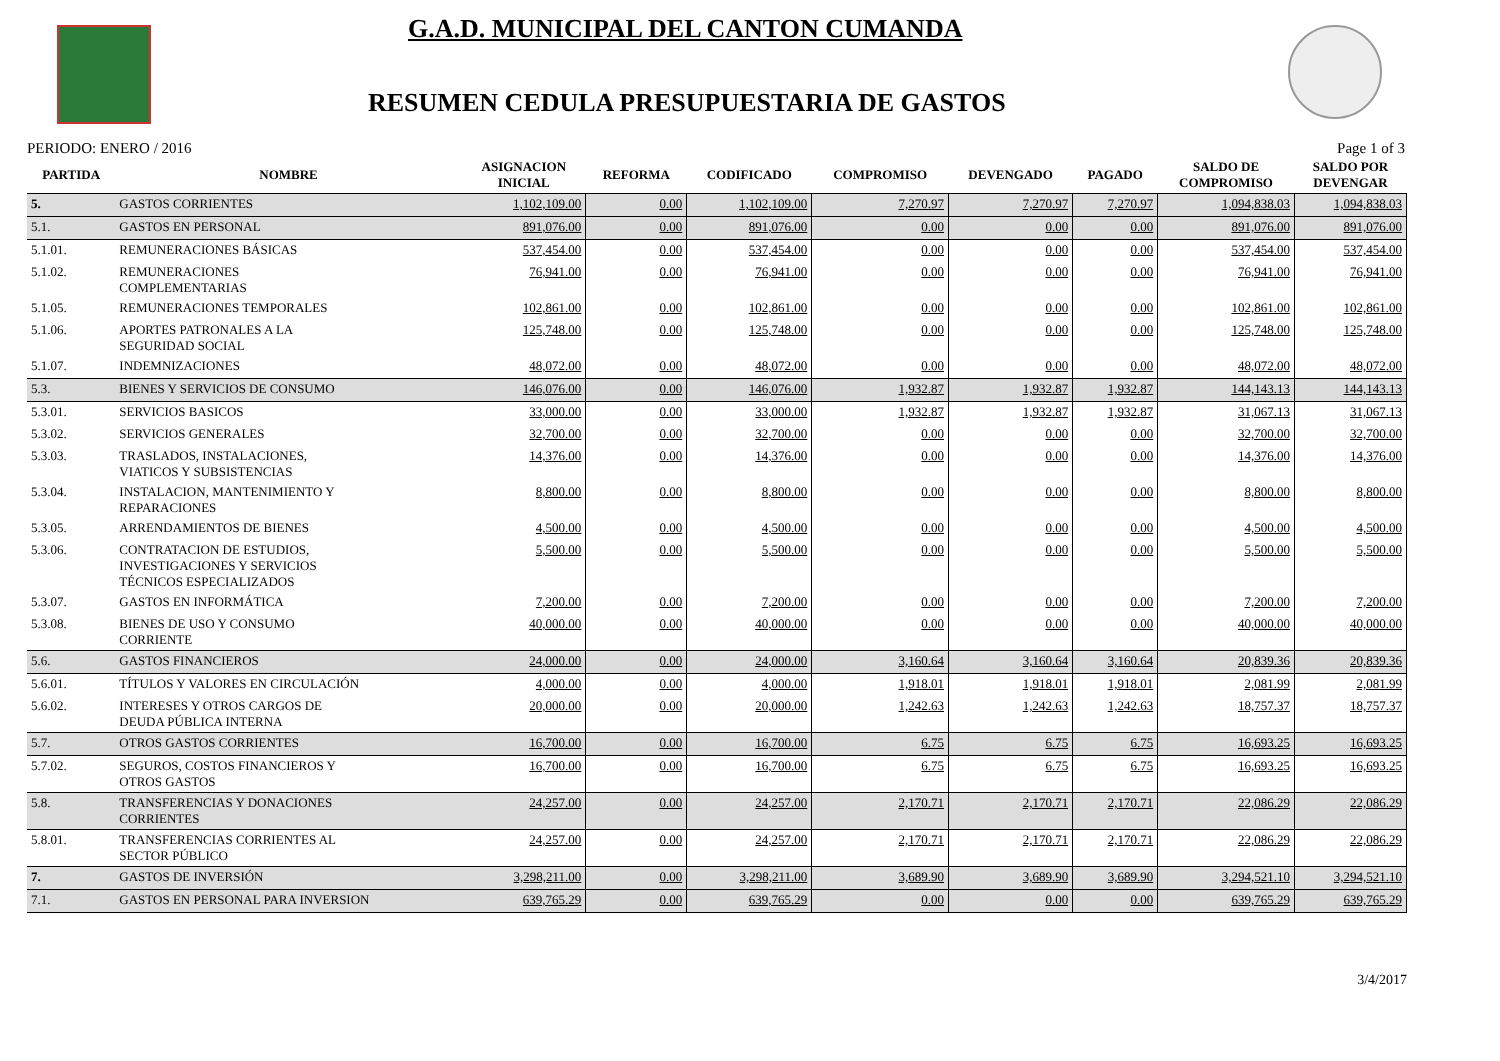G.A.D. MUNICIPAL DEL CANTON CUMANDA
RESUMEN CEDULA PRESUPUESTARIA DE GASTOS
PERIODO: ENERO / 2016 Page 1 of 3
| PARTIDA | NOMBRE | ASIGNACION INICIAL | REFORMA | CODIFICADO | COMPROMISO | DEVENGADO | PAGADO | SALDO DE COMPROMISO | SALDO POR DEVENGAR |
| --- | --- | --- | --- | --- | --- | --- | --- | --- | --- |
| 5. | GASTOS CORRIENTES | 1,102,109.00 | 0.00 | 1,102,109.00 | 7,270.97 | 7,270.97 | 7,270.97 | 1,094,838.03 | 1,094,838.03 |
| 5.1. | GASTOS EN PERSONAL | 891,076.00 | 0.00 | 891,076.00 | 0.00 | 0.00 | 0.00 | 891,076.00 | 891,076.00 |
| 5.1.01. | REMUNERACIONES BÁSICAS | 537,454.00 | 0.00 | 537,454.00 | 0.00 | 0.00 | 0.00 | 537,454.00 | 537,454.00 |
| 5.1.02. | REMUNERACIONES COMPLEMENTARIAS | 76,941.00 | 0.00 | 76,941.00 | 0.00 | 0.00 | 0.00 | 76,941.00 | 76,941.00 |
| 5.1.05. | REMUNERACIONES TEMPORALES | 102,861.00 | 0.00 | 102,861.00 | 0.00 | 0.00 | 0.00 | 102,861.00 | 102,861.00 |
| 5.1.06. | APORTES PATRONALES A LA SEGURIDAD SOCIAL | 125,748.00 | 0.00 | 125,748.00 | 0.00 | 0.00 | 0.00 | 125,748.00 | 125,748.00 |
| 5.1.07. | INDEMNIZACIONES | 48,072.00 | 0.00 | 48,072.00 | 0.00 | 0.00 | 0.00 | 48,072.00 | 48,072.00 |
| 5.3. | BIENES Y SERVICIOS DE CONSUMO | 146,076.00 | 0.00 | 146,076.00 | 1,932.87 | 1,932.87 | 1,932.87 | 144,143.13 | 144,143.13 |
| 5.3.01. | SERVICIOS BASICOS | 33,000.00 | 0.00 | 33,000.00 | 1,932.87 | 1,932.87 | 1,932.87 | 31,067.13 | 31,067.13 |
| 5.3.02. | SERVICIOS GENERALES | 32,700.00 | 0.00 | 32,700.00 | 0.00 | 0.00 | 0.00 | 32,700.00 | 32,700.00 |
| 5.3.03. | TRASLADOS, INSTALACIONES, VIATICOS Y SUBSISTENCIAS | 14,376.00 | 0.00 | 14,376.00 | 0.00 | 0.00 | 0.00 | 14,376.00 | 14,376.00 |
| 5.3.04. | INSTALACION, MANTENIMIENTO Y REPARACIONES | 8,800.00 | 0.00 | 8,800.00 | 0.00 | 0.00 | 0.00 | 8,800.00 | 8,800.00 |
| 5.3.05. | ARRENDAMIENTOS DE BIENES | 4,500.00 | 0.00 | 4,500.00 | 0.00 | 0.00 | 0.00 | 4,500.00 | 4,500.00 |
| 5.3.06. | CONTRATACION DE ESTUDIOS, INVESTIGACIONES Y SERVICIOS TÉCNICOS ESPECIALIZADOS | 5,500.00 | 0.00 | 5,500.00 | 0.00 | 0.00 | 0.00 | 5,500.00 | 5,500.00 |
| 5.3.07. | GASTOS EN INFORMÁTICA | 7,200.00 | 0.00 | 7,200.00 | 0.00 | 0.00 | 0.00 | 7,200.00 | 7,200.00 |
| 5.3.08. | BIENES DE USO Y CONSUMO CORRIENTE | 40,000.00 | 0.00 | 40,000.00 | 0.00 | 0.00 | 0.00 | 40,000.00 | 40,000.00 |
| 5.6. | GASTOS FINANCIEROS | 24,000.00 | 0.00 | 24,000.00 | 3,160.64 | 3,160.64 | 3,160.64 | 20,839.36 | 20,839.36 |
| 5.6.01. | TÍTULOS Y VALORES EN CIRCULACIÓN | 4,000.00 | 0.00 | 4,000.00 | 1,918.01 | 1,918.01 | 1,918.01 | 2,081.99 | 2,081.99 |
| 5.6.02. | INTERESES Y OTROS CARGOS DE DEUDA PÚBLICA INTERNA | 20,000.00 | 0.00 | 20,000.00 | 1,242.63 | 1,242.63 | 1,242.63 | 18,757.37 | 18,757.37 |
| 5.7. | OTROS GASTOS CORRIENTES | 16,700.00 | 0.00 | 16,700.00 | 6.75 | 6.75 | 6.75 | 16,693.25 | 16,693.25 |
| 5.7.02. | SEGUROS, COSTOS FINANCIEROS Y OTROS GASTOS | 16,700.00 | 0.00 | 16,700.00 | 6.75 | 6.75 | 6.75 | 16,693.25 | 16,693.25 |
| 5.8. | TRANSFERENCIAS Y DONACIONES CORRIENTES | 24,257.00 | 0.00 | 24,257.00 | 2,170.71 | 2,170.71 | 2,170.71 | 22,086.29 | 22,086.29 |
| 5.8.01. | TRANSFERENCIAS CORRIENTES AL SECTOR PÚBLICO | 24,257.00 | 0.00 | 24,257.00 | 2,170.71 | 2,170.71 | 2,170.71 | 22,086.29 | 22,086.29 |
| 7. | GASTOS DE INVERSIÓN | 3,298,211.00 | 0.00 | 3,298,211.00 | 3,689.90 | 3,689.90 | 3,689.90 | 3,294,521.10 | 3,294,521.10 |
| 7.1. | GASTOS EN PERSONAL PARA INVERSION | 639,765.29 | 0.00 | 639,765.29 | 0.00 | 0.00 | 0.00 | 639,765.29 | 639,765.29 |
3/4/2017